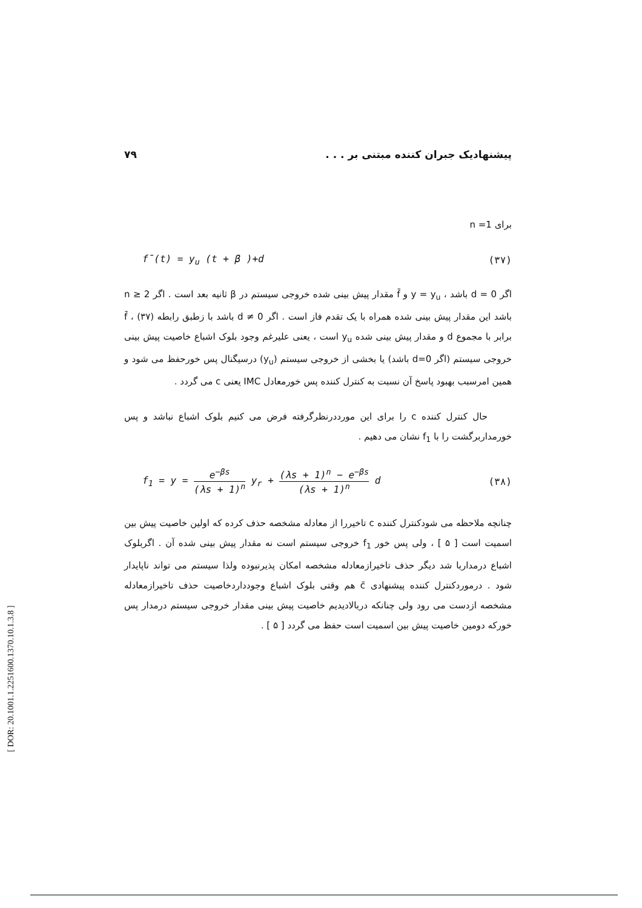پیشنهادیک جبران کننده مبتنی بر . . . ۷۹
برای n =1
f̄(t) = y<sub>u</sub> (t + β )+d (۳۷)
اگر d = 0 باشد ، y = y<sub>u</sub> و f̄ مقدار پیش بینی شده خروجی سیستم در β ثانیه بعد است . اگر n ≥ 2 باشد این مقدار پیش بینی شده همراه با یک تقدم فاز است . اگر d ≠ 0 باشد با زطبق رابطه (۳۷) ، f̄ برابر با مجموع d و مقدار پیش بینی شده y<sub>u</sub> است ، یعنی علیرغم وجود بلوک اشباع خاصیت پیش بینی خروجی سیستم (اگر d=0 باشد) یا بخشی از خروجی سیستم (y<sub>u</sub>) درسیگنال پس خورحفظ می شود و همین امرسبب بهبود پاسخ آن نسبت به کنترل کننده پس خورمعادل IMC یعنی c می گردد .
حال کنترل کننده c را برای این مورددرنظرگرفته فرض می کنیم بلوک اشباع نباشد و پس خورمداربرگشت را با f<sub>1</sub> نشان می دهیم .
f<sub>1</sub> = y = e<sup>−βs</sup> (λs + 1)<sup>n</sup> y<sub>r</sub> + (λs + 1)<sup>n</sup> − e<sup>−βs</sup> (λs + 1)<sup>n</sup> d (۳۸)
چنانچه ملاحظه می شودکنترل کننده c تاخیررا از معادله مشخصه حذف کرده که اولین خاصیت پیش بین اسمیت است [ ۵ ] ، ولی پس خور f<sub>1</sub> خروجی سیستم است نه مقدار پیش بینی شده آن . اگربلوک اشباع درمداربا شد دیگر حذف تاخیرازمعادله مشخصه امکان پذیرنبوده ولذا سیستم می تواند ناپایدار شود . درموردکنترل کننده پیشنهادی c̄ هم وقتی بلوک اشباع وجودداردخاصیت حذف تاخیرازمعادله مشخصه ازدست می رود ولی چنانکه دربالادیدیم خاصیت پیش بینی مقدار خروجی سیستم درمدار پس خورکه دومین خاصیت پیش بین اسمیت است حفظ می گردد [ ۵ ] .
[ DOR: 20.1001.1.2251600.1370.10.1.3.8 ]